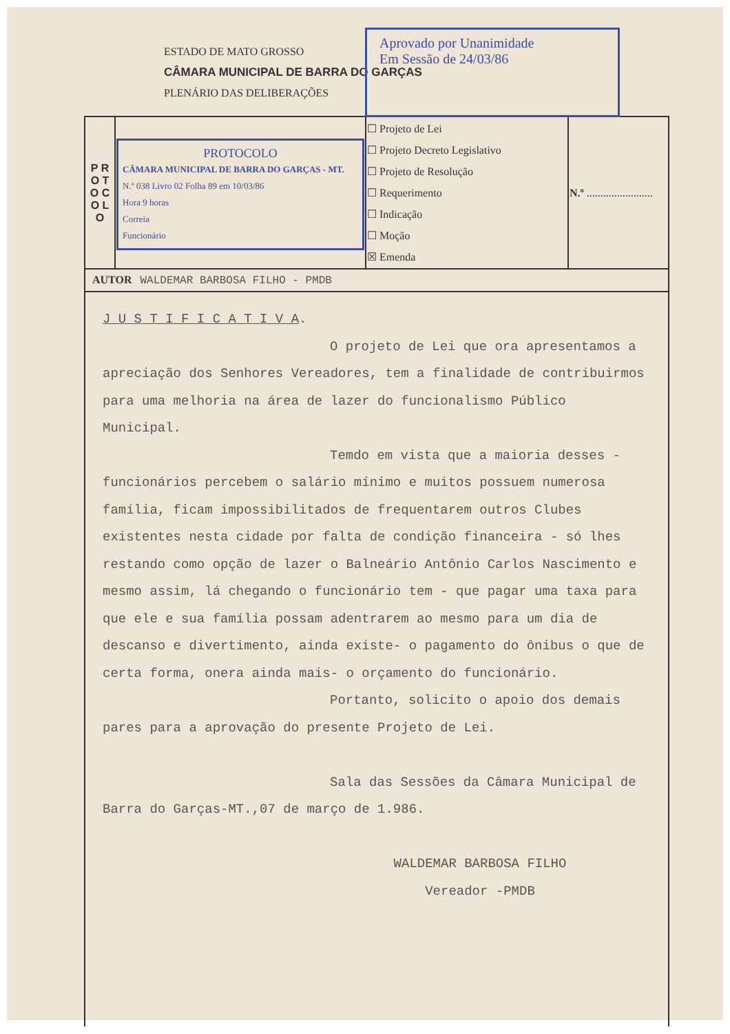ESTADO DE MATO GROSSO
CÂMARA MUNICIPAL DE BARRA DO GARÇAS
PLENÁRIO DAS DELIBERAÇÕES
Aprovado por Unanimidade
Em Sessão de 24/03/86
| P R O T O C O L O | PROTOCOLO CÂMARA MUNICIPAL DE BARRA DO GARÇAS - MT. N.º 038 Livro 02 Folha 89 em 10/03/86 Hora 9 horas Correia Funcionário | ☐ Projeto de Lei ☐ Projeto Decreto Legislativo ☐ Projeto de Resolução ☐ Requerimento ☐ Indicação ☐ Moção ☒ Emenda | N.º ........................ |
| AUTOR WALDEMAR BARBOSA FILHO - PMDB | | | |
J U S T I F I C A T I V A.
O projeto de Lei que ora apresentamos a apreciação dos Senhores Vereadores, tem a finalidade de contribuirmos para uma melhoria na área de lazer do funcionalismo Público Municipal.
Temdo em vista que a maioria desses - funcionários percebem o salário mínimo e muitos possuem numerosa família, ficam impossibilitados de frequentarem outros Clubes existentes nesta cidade por falta de condição financeira - só lhes restando como opção de lazer o Balneário Antônio Carlos Nascimento e mesmo assim, lá chegando o funcionário tem - que pagar uma taxa para que ele e sua família possam adentrarem ao mesmo para um dia de descanso e divertimento, ainda existe- o pagamento do ônibus o que de certa forma, onera ainda mais- o orçamento do funcionário.
Portanto, solicito o apoio dos demais pares para a aprovação do presente Projeto de Lei.
Sala das Sessões da Câmara Municipal de Barra do Garças-MT.,07 de março de 1.986.
WALDEMAR BARBOSA FILHO
Vereador -PMDB